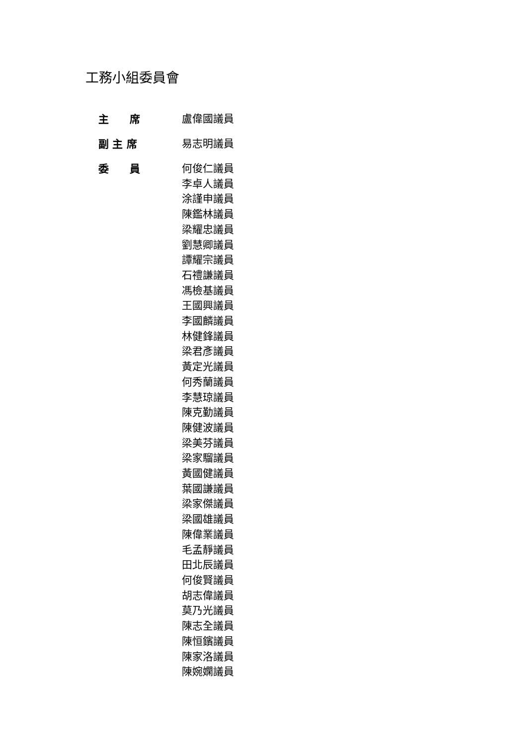工務小組委員會
主　　席
盧偉國議員
副 主 席
易志明議員
委　　員
何俊仁議員
李卓人議員
涂謹申議員
陳鑑林議員
梁耀忠議員
劉慧卿議員
譚耀宗議員
石禮謙議員
馮檢基議員
王國興議員
李國麟議員
林健鋒議員
梁君彥議員
黃定光議員
何秀蘭議員
李慧琼議員
陳克勤議員
陳健波議員
梁美芬議員
梁家騮議員
黃國健議員
葉國謙議員
梁家傑議員
梁國雄議員
陳偉業議員
毛孟靜議員
田北辰議員
何俊賢議員
胡志偉議員
莫乃光議員
陳志全議員
陳恒鑌議員
陳家洛議員
陳婉嫻議員